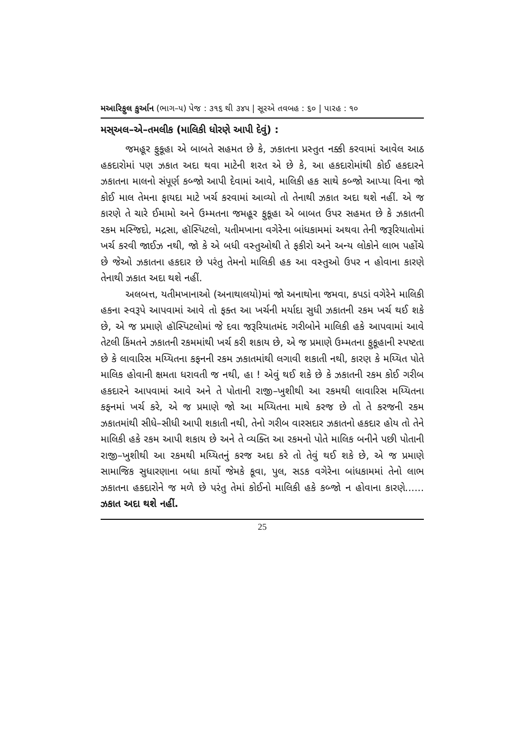મઆરિફુલ કુર્આન (ભાગ–૫) પેજ : ૩૧૬ થી ૩૪૫ | સૂરએ તવબહ : ૬૦ | પારહ : ૧૦
મસ્અલ–એ–તમલીક (માલિકી ધોરણે આપી દેવું) :
જમહૂર ફુકૂહા એ બાબતે સહમત છે કે, ઝકાતના પ્રસ્તુત નક્કી કરવામાં આવેલ આઠ હકદારોમાં પણ ઝકાત અદા થવા માટેની શરત એ છે કે, આ હકદારોમાંથી કોઈ હકદારને ઝકાતના માલનો સંપૂર્ણ કબ્જો આપી દેવામાં આવે, માલિકી હક સાથે કબ્જો આપ્યા વિના જો કોઈ માલ તેમના ફાયદા માટે ખર્ચ કરવામાં આવ્યો તો તેનાથી ઝકાત અદા થશે નહીં. એ જ કારણે તે ચારે ઈમામો અને ઉમ્મતના જમહૂર ફુકૂહા એ બાબત ઉપર સહમત છે કે ઝકાતની રકમ મસ્જિદો, મદ્રસા, હૉસ્પિટલો, યતીમખાના વગેરેના બાંધકામમાં અથવા તેની જરૂરિયાતોમાં ખર્ચ કરવી જાઈઝ નથી, જો કે એ બધી વસ્તુઓથી તે ફકીરો અને અન્ય લોકોને લાભ પહોંચે છે જેઓ ઝકાતના હકદાર છે પરંતુ તેમનો માલિકી હક આ વસ્તુઓ ઉપર ન હોવાના કારણે તેનાથી ઝકાત અદા થશે નહીં.
અલબત્ત, યતીમખાનાઓ (અનાથાલયો)માં જો અનાથોના જમવા, કપડાં વગેરેને માલિકી હકના સ્વરૂપે આપવામાં આવે તો ફક્ત આ ખર્ચની મર્યાદા સુધી ઝકાતની રકમ ખર્ચ થઈ શકે છે, એ જ પ્રમાણે હૉસ્પિટલોમાં જે દવા જરૂરિયાતમંદ ગરીબોને માલિકી હકે આપવામાં આવે તેટલી કિંમતને ઝકાતની રકમમાંથી ખર્ચ કરી શકાય છે, એ જ પ્રમાણે ઉમ્મતના ફુકૂહાની સ્પષ્ટતા છે કે લાવારિસ મય્યિતના કફનની રકમ ઝકાતમાંથી લગાવી શકાતી નથી, કારણ કે મય્યિત પોતે માલિક હોવાની ક્ષમતા ધરાવતી જ નથી, હા ! એવું થઈ શકે છે કે ઝકાતની રકમ કોઈ ગરીબ હકદારને આપવામાં આવે અને તે પોતાની રાજી–ખુશીથી આ રકમથી લાવારિસ મય્યિતના કફનમાં ખર્ચ કરે, એ જ પ્રમાણે જો આ મય્યિતના માથે કરજ છે તો તે કરજની રકમ ઝકાતમાંથી સીધે–સીધી આપી શકાતી નથી, તેનો ગરીબ વારસદાર ઝકાતનો હકદાર હોય તો તેને માલિકી હકે રકમ આપી શકાય છે અને તે વ્યક્તિ આ રકમનો પોતે માલિક બનીને પછી પોતાની રાજી–ખુશીથી આ રકમથી મય્યિતનું કરજ અદા કરે તો તેવું થઈ શકે છે, એ જ પ્રમાણે સામાજિક સુધારણાના બધા કાર્યો જેમકે કૂવા, પુલ, સડક વગેરેના બાંધકામમાં તેનો લાભ ઝકાતના હકદારોને જ મળે છે પરંતુ તેમાં કોઈનો માલિકી હકે કબ્જો ન હોવાના કારણે...... ઝકાત અદા થશે નહીં.
25